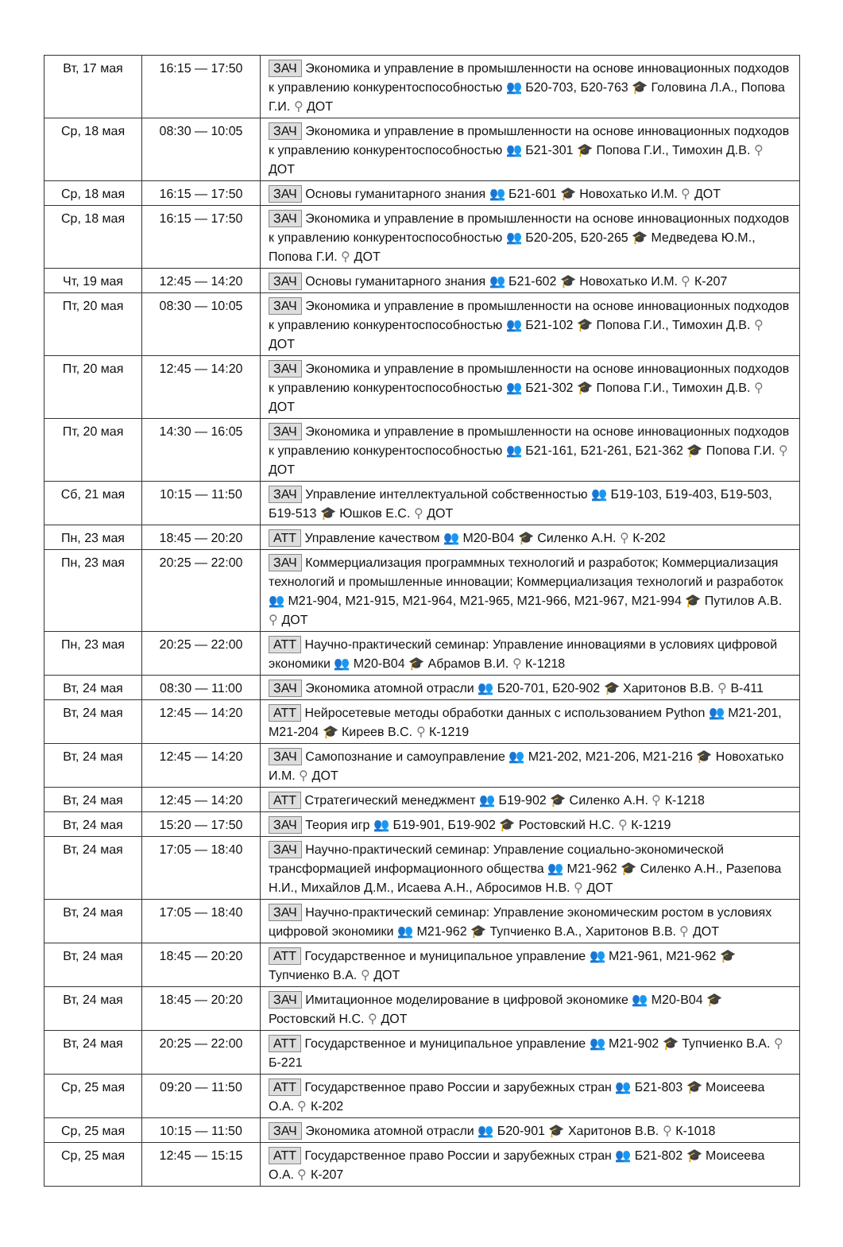| Вт, 17 мая | 16:15 — 17:50 | ЗАЧ Экономика и управление в промышленности на основе инновационных подходов к управлению конкурентоспособностью 👥 Б20-703, Б20-763 🎓 Головина Л.А., Попова Г.И. ⚲ ДОТ |
| Ср, 18 мая | 08:30 — 10:05 | ЗАЧ Экономика и управление в промышленности на основе инновационных подходов к управлению конкурентоспособностью 👥 Б21-301 🎓 Попова Г.И., Тимохин Д.В. ⚲ ДОТ |
| Ср, 18 мая | 16:15 — 17:50 | ЗАЧ Основы гуманитарного знания 👥 Б21-601 🎓 Новохатько И.М. ⚲ ДОТ |
| Ср, 18 мая | 16:15 — 17:50 | ЗАЧ Экономика и управление в промышленности на основе инновационных подходов к управлению конкурентоспособностью 👥 Б20-205, Б20-265 🎓 Медведева Ю.М., Попова Г.И. ⚲ ДОТ |
| Чт, 19 мая | 12:45 — 14:20 | ЗАЧ Основы гуманитарного знания 👥 Б21-602 🎓 Новохатько И.М. ⚲ К-207 |
| Пт, 20 мая | 08:30 — 10:05 | ЗАЧ Экономика и управление в промышленности на основе инновационных подходов к управлению конкурентоспособностью 👥 Б21-102 🎓 Попова Г.И., Тимохин Д.В. ⚲ ДОТ |
| Пт, 20 мая | 12:45 — 14:20 | ЗАЧ Экономика и управление в промышленности на основе инновационных подходов к управлению конкурентоспособностью 👥 Б21-302 🎓 Попова Г.И., Тимохин Д.В. ⚲ ДОТ |
| Пт, 20 мая | 14:30 — 16:05 | ЗАЧ Экономика и управление в промышленности на основе инновационных подходов к управлению конкурентоспособностью 👥 Б21-161, Б21-261, Б21-362 🎓 Попова Г.И. ⚲ ДОТ |
| Сб, 21 мая | 10:15 — 11:50 | ЗАЧ Управление интеллектуальной собственностью 👥 Б19-103, Б19-403, Б19-503, Б19-513 🎓 Юшков Е.С. ⚲ ДОТ |
| Пн, 23 мая | 18:45 — 20:20 | АТТ Управление качеством 👥 М20-В04 🎓 Силенко А.Н. ⚲ К-202 |
| Пн, 23 мая | 20:25 — 22:00 | ЗАЧ Коммерциализация программных технологий и разработок; Коммерциализация технологий и промышленные инновации; Коммерциализация технологий и разработок 👥 М21-904, М21-915, М21-964, М21-965, М21-966, М21-967, М21-994 🎓 Путилов А.В. ⚲ ДОТ |
| Пн, 23 мая | 20:25 — 22:00 | АТТ Научно-практический семинар: Управление инновациями в условиях цифровой экономики 👥 М20-В04 🎓 Абрамов В.И. ⚲ К-1218 |
| Вт, 24 мая | 08:30 — 11:00 | ЗАЧ Экономика атомной отрасли 👥 Б20-701, Б20-902 🎓 Харитонов В.В. ⚲ В-411 |
| Вт, 24 мая | 12:45 — 14:20 | АТТ Нейросетевые методы обработки данных с использованием Python 👥 М21-201, М21-204 🎓 Киреев В.С. ⚲ К-1219 |
| Вт, 24 мая | 12:45 — 14:20 | ЗАЧ Самопознание и самоуправление 👥 М21-202, М21-206, М21-216 🎓 Новохатько И.М. ⚲ ДОТ |
| Вт, 24 мая | 12:45 — 14:20 | АТТ Стратегический менеджмент 👥 Б19-902 🎓 Силенко А.Н. ⚲ К-1218 |
| Вт, 24 мая | 15:20 — 17:50 | ЗАЧ Теория игр 👥 Б19-901, Б19-902 🎓 Ростовский Н.С. ⚲ К-1219 |
| Вт, 24 мая | 17:05 — 18:40 | ЗАЧ Научно-практический семинар: Управление социально-экономической трансформацией информационного общества 👥 М21-962 🎓 Силенко А.Н., Разепова Н.И., Михайлов Д.М., Исаева А.Н., Абросимов Н.В. ⚲ ДОТ |
| Вт, 24 мая | 17:05 — 18:40 | ЗАЧ Научно-практический семинар: Управление экономическим ростом в условиях цифровой экономики 👥 М21-962 🎓 Тупчиенко В.А., Харитонов В.В. ⚲ ДОТ |
| Вт, 24 мая | 18:45 — 20:20 | АТТ Государственное и муниципальное управление 👥 М21-961, М21-962 🎓 Тупчиенко В.А. ⚲ ДОТ |
| Вт, 24 мая | 18:45 — 20:20 | ЗАЧ Имитационное моделирование в цифровой экономике 👥 М20-В04 🎓 Ростовский Н.С. ⚲ ДОТ |
| Вт, 24 мая | 20:25 — 22:00 | АТТ Государственное и муниципальное управление 👥 М21-902 🎓 Тупчиенко В.А. ⚲ Б-221 |
| Ср, 25 мая | 09:20 — 11:50 | АТТ Государственное право России и зарубежных стран 👥 Б21-803 🎓 Моисеева О.А. ⚲ К-202 |
| Ср, 25 мая | 10:15 — 11:50 | ЗАЧ Экономика атомной отрасли 👥 Б20-901 🎓 Харитонов В.В. ⚲ К-1018 |
| Ср, 25 мая | 12:45 — 15:15 | АТТ Государственное право России и зарубежных стран 👥 Б21-802 🎓 Моисеева О.А. ⚲ К-207 |